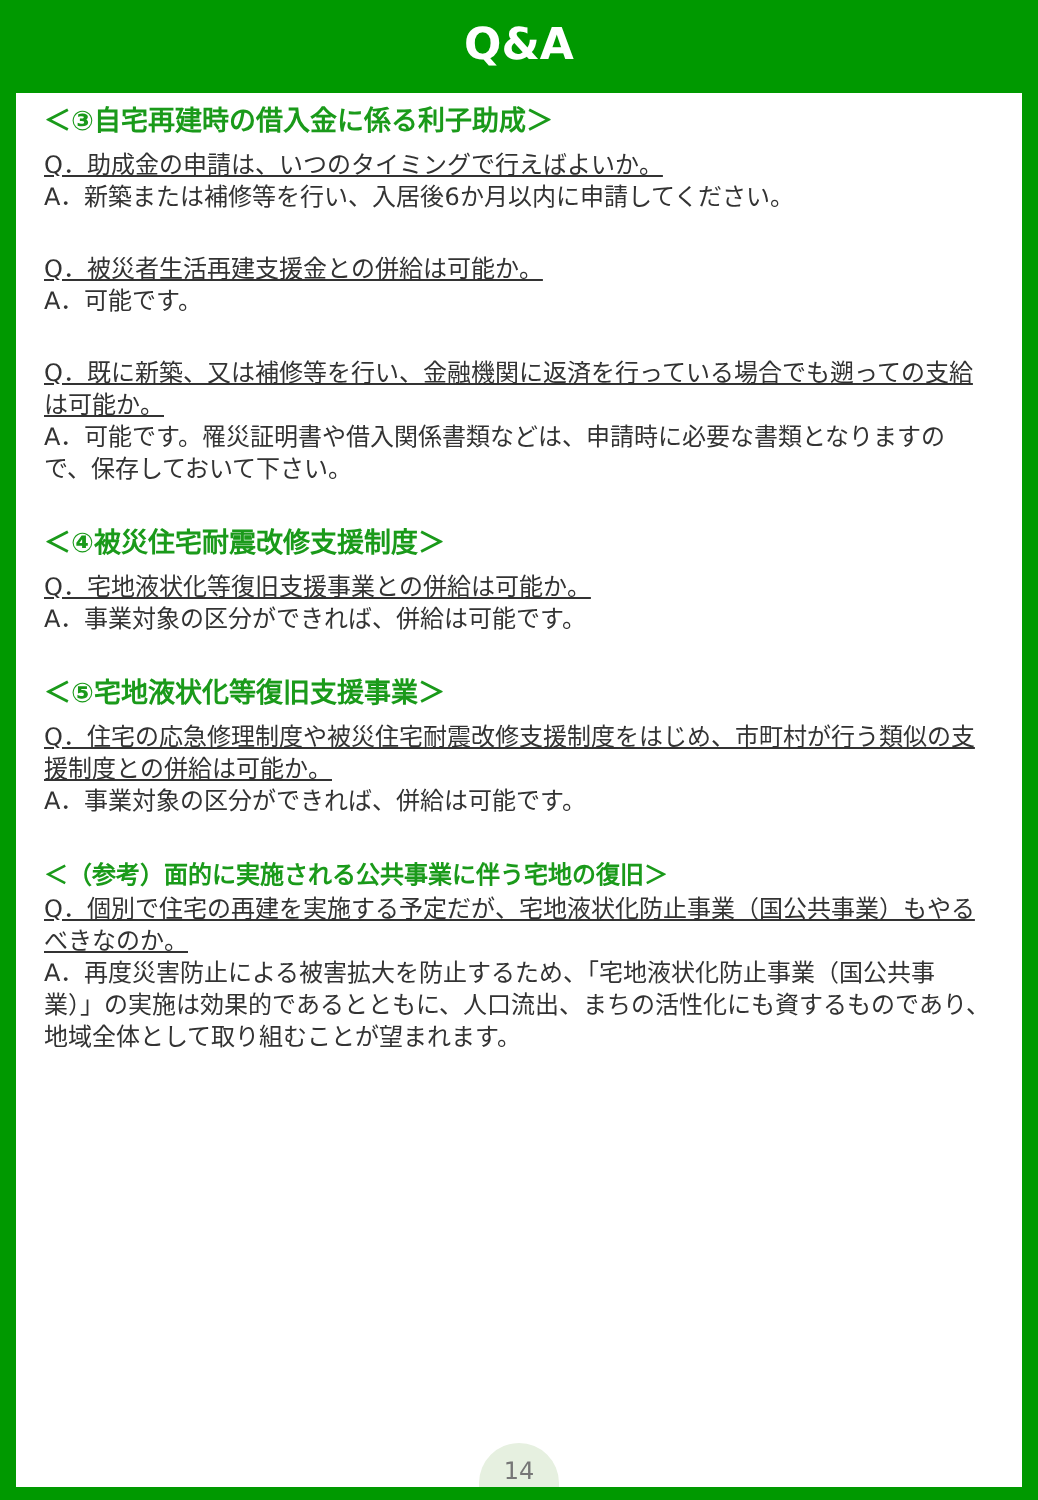Q&A
＜③自宅再建時の借入金に係る利子助成＞
Q．助成金の申請は、いつのタイミングで行えばよいか。
A．新築または補修等を行い、入居後6か月以内に申請してください。
Q．被災者生活再建支援金との併給は可能か。
A．可能です。
Q．既に新築、又は補修等を行い、金融機関に返済を行っている場合でも遡っての支給は可能か。
A．可能です。罹災証明書や借入関係書類などは、申請時に必要な書類となりますので、保存しておいて下さい。
＜④被災住宅耐震改修支援制度＞
Q．宅地液状化等復旧支援事業との併給は可能か。
A．事業対象の区分ができれば、併給は可能です。
＜⑤宅地液状化等復旧支援事業＞
Q．住宅の応急修理制度や被災住宅耐震改修支援制度をはじめ、市町村が行う類似の支援制度との併給は可能か。
A．事業対象の区分ができれば、併給は可能です。
＜（参考）面的に実施される公共事業に伴う宅地の復旧＞
Q．個別で住宅の再建を実施する予定だが、宅地液状化防止事業（国公共事業）もやるべきなのか。
A．再度災害防止による被害拡大を防止するため、「宅地液状化防止事業（国公共事業）」の実施は効果的であるとともに、人口流出、まちの活性化にも資するものであり、地域全体として取り組むことが望まれます。
14